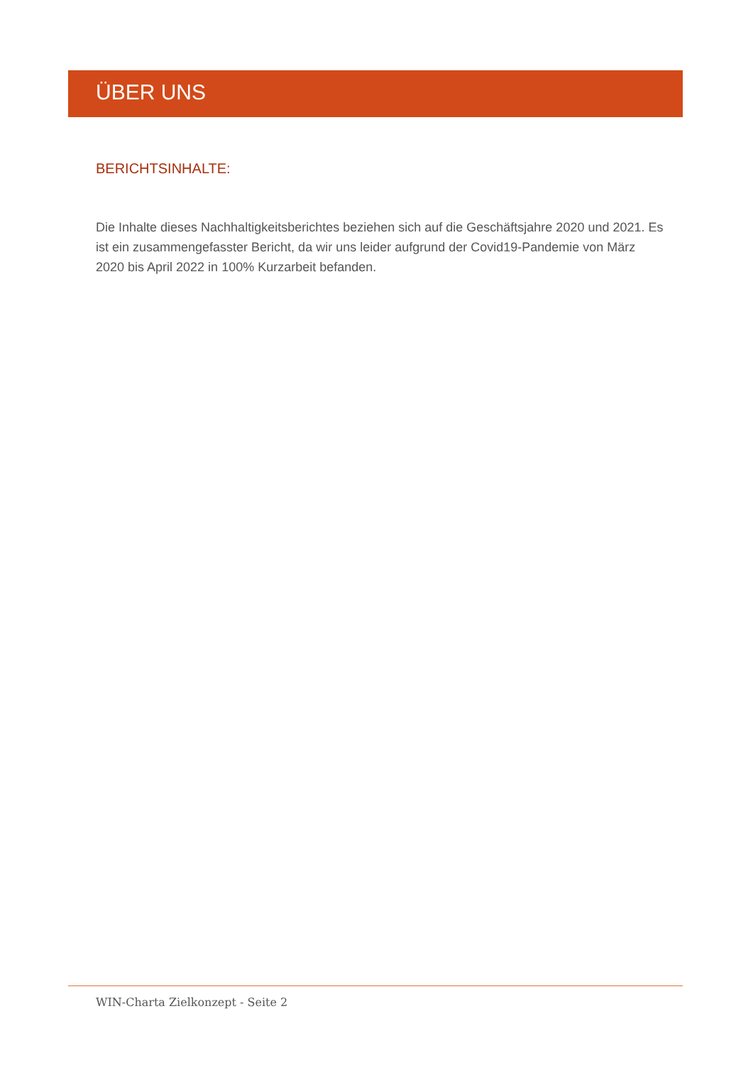ÜBER UNS
BERICHTSINHALTE:
Die Inhalte dieses Nachhaltigkeitsberichtes beziehen sich auf die Geschäftsjahre 2020 und 2021. Es ist ein zusammengefasster Bericht, da wir uns leider aufgrund der Covid19-Pandemie von März 2020 bis April 2022 in 100% Kurzarbeit befanden.
WIN-Charta Zielkonzept - Seite 2